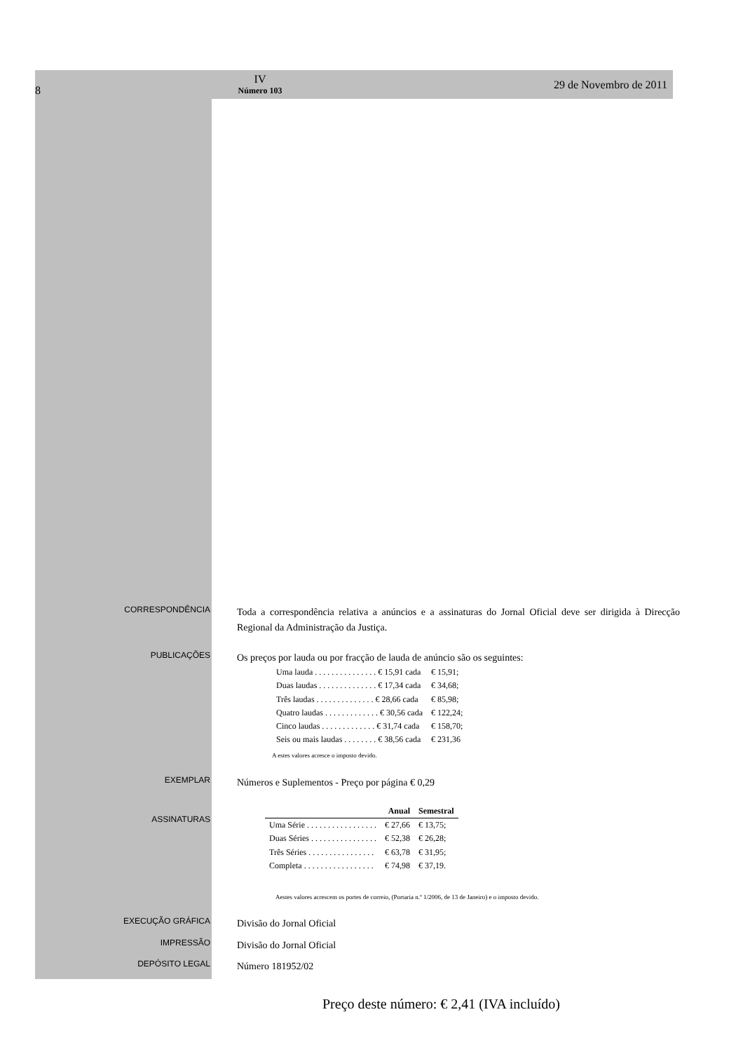8
IV
Número 103
29 de Novembro de 2011
CORRESPONDÊNCIA
Toda a correspondência relativa a anúncios e a assinaturas do Jornal Oficial deve ser dirigida à Direcção Regional da Administração da Justiça.
PUBLICAÇÕES
Os preços por lauda ou por fracção de lauda de anúncio são os seguintes:
| Uma lauda . . . . . . . . . . . . . . . € 15,91 cada | € 15,91; |
| Duas laudas . . . . . . . . . . . . . . € 17,34 cada | € 34,68; |
| Três laudas . . . . . . . . . . . . . . € 28,66 cada | € 85,98; |
| Quatro laudas . . . . . . . . . . . . . € 30,56 cada | € 122,24; |
| Cinco laudas . . . . . . . . . . . . . € 31,74 cada | € 158,70; |
| Seis ou mais laudas . . . . . . . . € 38,56 cada | € 231,36 |
A estes valores acresce o imposto devido.
EXEMPLAR
Números e Suplementos - Preço por página € 0,29
ASSINATURAS
| | Anual | Semestral |
| --- | --- | --- |
| Uma Série . . . . . . . . . . . . . . . . . | € 27,66 | € 13,75; |
| Duas Séries . . . . . . . . . . . . . . . . | € 52,38 | € 26,28; |
| Três Séries . . . . . . . . . . . . . . . . | € 63,78 | € 31,95; |
| Completa . . . . . . . . . . . . . . . . . | € 74,98 | € 37,19. |
Aestes valores acrescem os portes de correio, (Portaria n.º 1/2006, de 13 de Janeiro) e o imposto devido.
EXECUÇÃO GRÁFICA
Divisão do Jornal Oficial
IMPRESSÃO
Divisão do Jornal Oficial
DEPÓSITO LEGAL
Número 181952/02
Preço deste número: € 2,41 (IVA incluído)